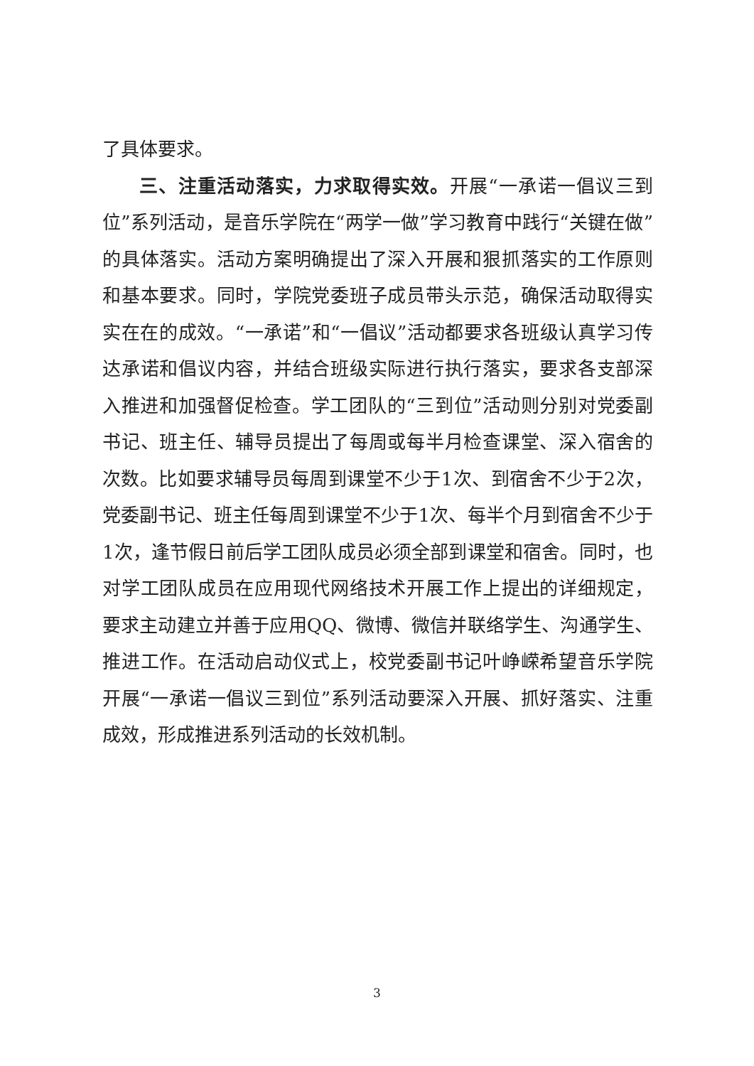了具体要求。
三、注重活动落实，力求取得实效。开展“一承诺一倡议三到位”系列活动，是音乐学院在“两学一做”学习教育中践行“关键在做”的具体落实。活动方案明确提出了深入开展和狠抓落实的工作原则和基本要求。同时，学院党委班子成员带头示范，确保活动取得实实在在的成效。“一承诺”和“一倡议”活动都要求各班级认真学习传达承诺和倡议内容，并结合班级实际进行执行落实，要求各支部深入推进和加强督促检查。学工团队的“三到位”活动则分别对党委副书记、班主任、辅导员提出了每周或每半月检查课堂、深入宿舍的次数。比如要求辅导员每周到课堂不少于1次、到宿舍不少于2次，党委副书记、班主任每周到课堂不少于1次、每半个月到宿舍不少于1次，逢节假日前后学工团队成员必须全部到课堂和宿舍。同时，也对学工团队成员在应用现代网络技术开展工作上提出的详细规定，要求主动建立并善于应用QQ、微博、微信并联络学生、沟通学生、推进工作。在活动启动仪式上，校党委副书记叶峥嵘希望音乐学院开展“一承诺一倡议三到位”系列活动要深入开展、抓好落实、注重成效，形成推进系列活动的长效机制。
3